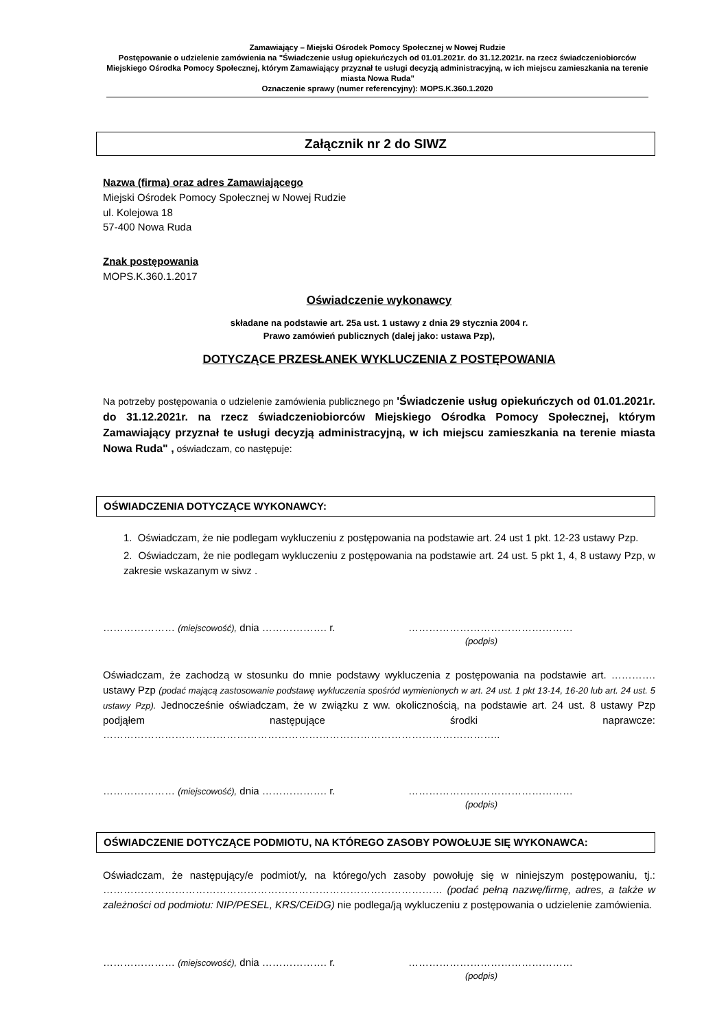Zamawiający – Miejski Ośrodek Pomocy Społecznej w Nowej Rudzie
Postępowanie o udzielenie zamówienia na "Świadczenie usług opiekuńczych od 01.01.2021r. do 31.12.2021r. na rzecz świadczeniobiorców Miejskiego Ośrodka Pomocy Społecznej, którym Zamawiający przyznał te usługi decyzją administracyjną, w ich miejscu zamieszkania na terenie miasta Nowa Ruda"
Oznaczenie sprawy (numer referencyjny): MOPS.K.360.1.2020
Załącznik nr 2 do SIWZ
Nazwa (firma) oraz adres Zamawiającego
Miejski Ośrodek Pomocy Społecznej w Nowej Rudzie
ul. Kolejowa 18
57-400 Nowa Ruda
Znak postępowania
MOPS.K.360.1.2017
Oświadczenie wykonawcy
składane na podstawie art. 25a ust. 1 ustawy z dnia 29 stycznia 2004 r.
Prawo zamówień publicznych (dalej jako: ustawa Pzp),
DOTYCZĄCE PRZESŁANEK WYKLUCZENIA Z POSTĘPOWANIA
Na potrzeby postępowania o udzielenie zamówienia publicznego pn 'Świadczenie usług opiekuńczych od 01.01.2021r. do 31.12.2021r. na rzecz świadczeniobiorców Miejskiego Ośrodka Pomocy Społecznej, którym Zamawiający przyznał te usługi decyzją administracyjną, w ich miejscu zamieszkania na terenie miasta Nowa Ruda" , oświadczam, co następuje:
OŚWIADCZENIA DOTYCZĄCE WYKONAWCY:
1. Oświadczam, że nie podlegam wykluczeniu z postępowania na podstawie art. 24 ust 1 pkt. 12-23 ustawy Pzp.
2. Oświadczam, że nie podlegam wykluczeniu z postępowania na podstawie art. 24 ust. 5 pkt 1, 4, 8 ustawy Pzp, w zakresie wskazanym w siwz .
………………… (miejscowość), dnia ………………. r. …………………………………………
(podpis)
Oświadczam, że zachodzą w stosunku do mnie podstawy wykluczenia z postępowania na podstawie art. …………. ustawy Pzp (podać mającą zastosowanie podstawę wykluczenia spośród wymienionych w art. 24 ust. 1 pkt 13-14, 16-20 lub art. 24 ust. 5 ustawy Pzp). Jednocześnie oświadczam, że w związku z ww. okolicznością, na podstawie art. 24 ust. 8 ustawy Pzp podjąłem następujące środki naprawcze: ……………………………………………………………………………………………………..
………………… (miejscowość), dnia ………………. r. …………………………………………
(podpis)
OŚWIADCZENIE DOTYCZĄCE PODMIOTU, NA KTÓREGO ZASOBY POWOŁUJE SIĘ WYKONAWCA:
Oświadczam, że następujący/e podmiot/y, na którego/ych zasoby powołuję się w niniejszym postępowaniu, tj.: ……………………………………………………………………………………… (podać pełną nazwę/firmę, adres, a także w zależności od podmiotu: NIP/PESEL, KRS/CEiDG) nie podlega/ją wykluczeniu z postępowania o udzielenie zamówienia.
………………… (miejscowość), dnia ………………. r. …………………………………………
(podpis)